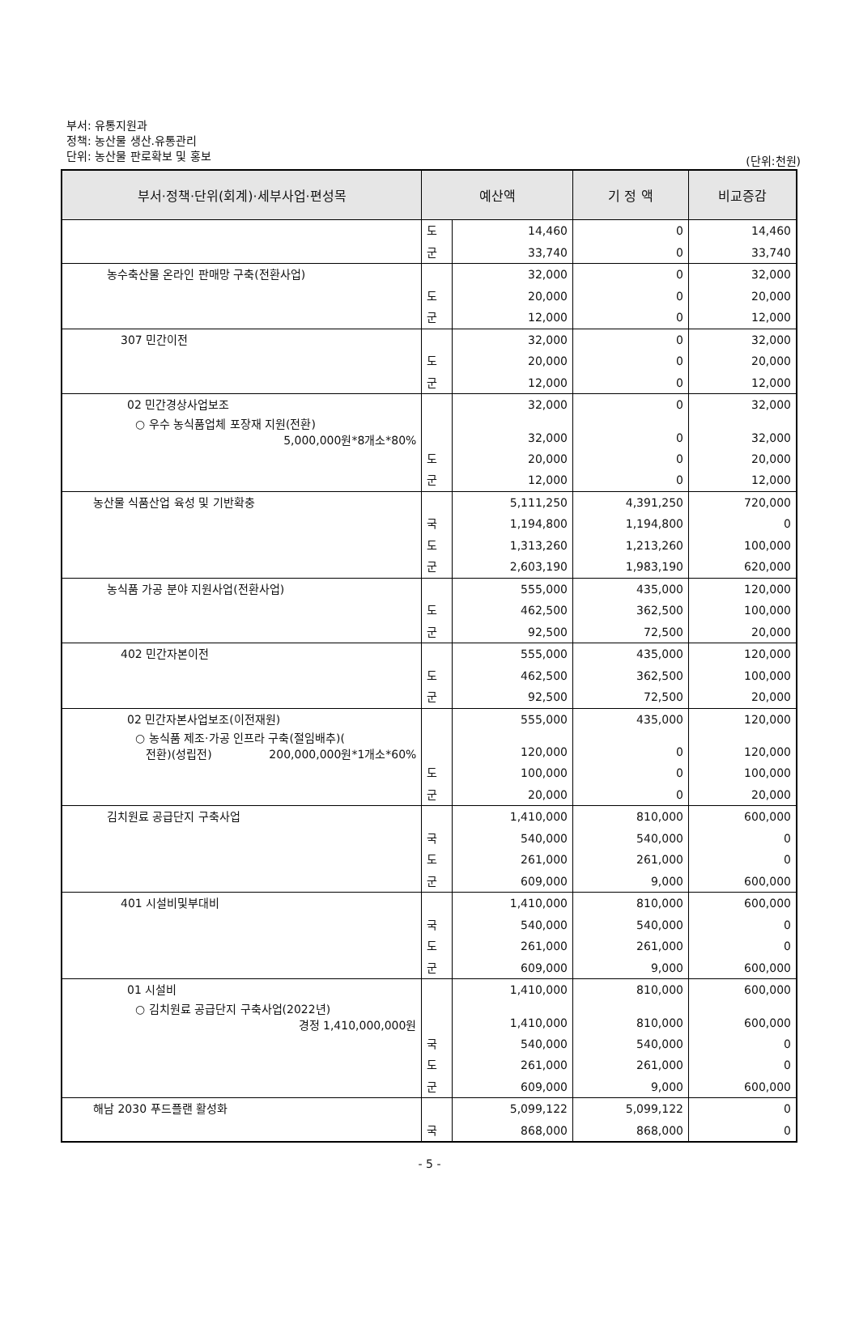부서: 유통지원과
정책: 농산물 생산.유통관리
단위: 농산물 판로확보 및 홍보
(단위:천원)
| 부서·정책·단위(회계)·세부사업·편성목 | 예산액 | | 기 정 액 | 비교증감 |
| --- | --- | --- | --- | --- |
| | 도 | 14,460 | 0 | 14,460 |
| | 군 | 33,740 | 0 | 33,740 |
| 농수축산물 온라인 판매망 구축(전환사업) | | 32,000 | 0 | 32,000 |
| | 도 | 20,000 | 0 | 20,000 |
| | 군 | 12,000 | 0 | 12,000 |
| 307 민간이전 | | 32,000 | 0 | 32,000 |
| | 도 | 20,000 | 0 | 20,000 |
| | 군 | 12,000 | 0 | 12,000 |
| 02 민간경상사업보조 | | 32,000 | 0 | 32,000 |
| ○ 우수 농식품업체 포장재 지원(전환) 5,000,000원*8개소*80% | | 32,000 | 0 | 32,000 |
| | 도 | 20,000 | 0 | 20,000 |
| | 군 | 12,000 | 0 | 12,000 |
| 농산물 식품산업 육성 및 기반확충 | | 5,111,250 | 4,391,250 | 720,000 |
| | 국 | 1,194,800 | 1,194,800 | 0 |
| | 도 | 1,313,260 | 1,213,260 | 100,000 |
| | 군 | 2,603,190 | 1,983,190 | 620,000 |
| 농식품 가공 분야 지원사업(전환사업) | | 555,000 | 435,000 | 120,000 |
| | 도 | 462,500 | 362,500 | 100,000 |
| | 군 | 92,500 | 72,500 | 20,000 |
| 402 민간자본이전 | | 555,000 | 435,000 | 120,000 |
| | 도 | 462,500 | 362,500 | 100,000 |
| | 군 | 92,500 | 72,500 | 20,000 |
| 02 민간자본사업보조(이전재원) | | 555,000 | 435,000 | 120,000 |
| ○ 농식품 제조·가공 인프라 구축(절임배추)( 전환)(성립전) 200,000,000원*1개소*60% | | 120,000 | 0 | 120,000 |
| | 도 | 100,000 | 0 | 100,000 |
| | 군 | 20,000 | 0 | 20,000 |
| 김치원료 공급단지 구축사업 | | 1,410,000 | 810,000 | 600,000 |
| | 국 | 540,000 | 540,000 | 0 |
| | 도 | 261,000 | 261,000 | 0 |
| | 군 | 609,000 | 9,000 | 600,000 |
| 401 시설비및부대비 | | 1,410,000 | 810,000 | 600,000 |
| | 국 | 540,000 | 540,000 | 0 |
| | 도 | 261,000 | 261,000 | 0 |
| | 군 | 609,000 | 9,000 | 600,000 |
| 01 시설비 | | 1,410,000 | 810,000 | 600,000 |
| ○ 김치원료 공급단지 구축사업(2022년) 경정 1,410,000,000원 | | 1,410,000 | 810,000 | 600,000 |
| | 국 | 540,000 | 540,000 | 0 |
| | 도 | 261,000 | 261,000 | 0 |
| | 군 | 609,000 | 9,000 | 600,000 |
| 해남 2030 푸드플랜 활성화 | | 5,099,122 | 5,099,122 | 0 |
| | 국 | 868,000 | 868,000 | 0 |
- 5 -